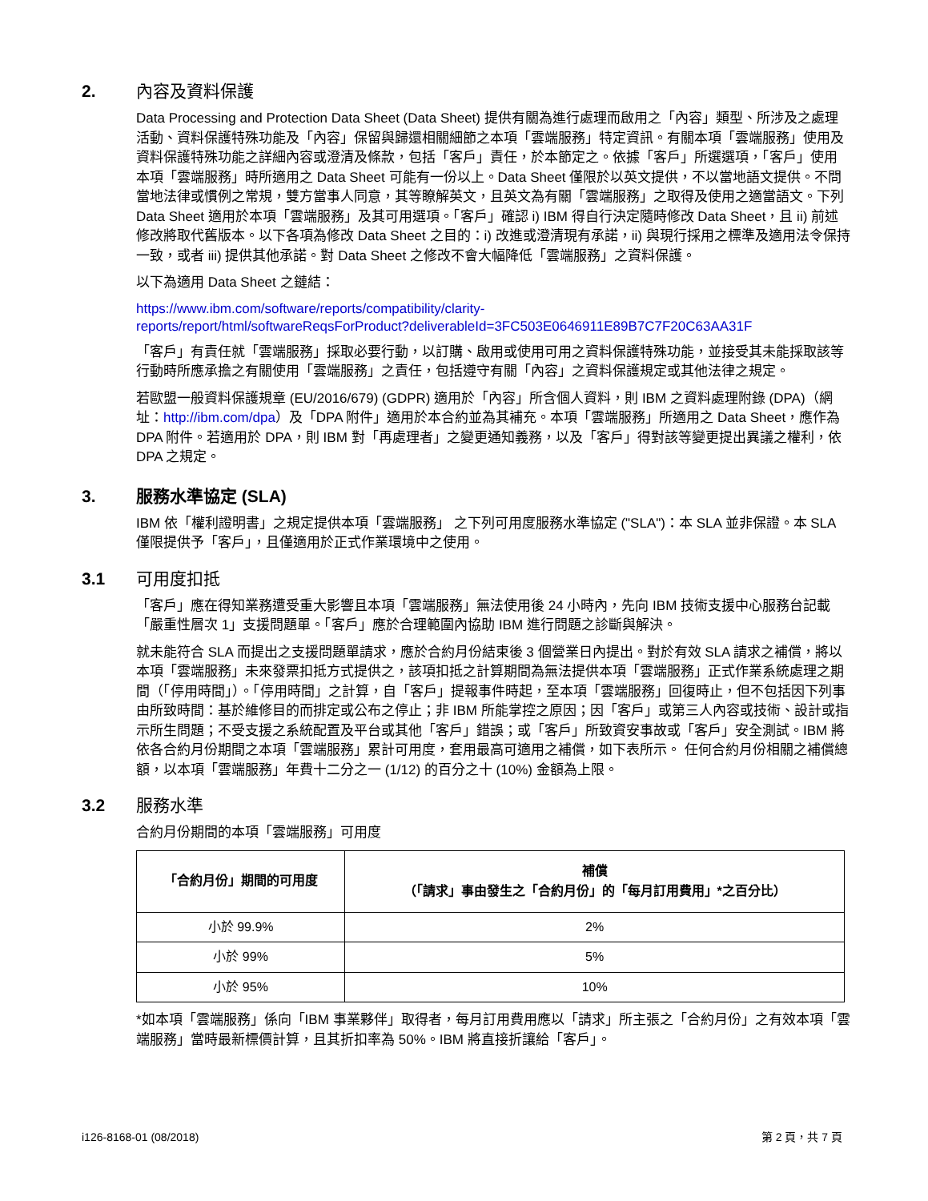2. 內容及資料保護
Data Processing and Protection Data Sheet (Data Sheet) 提供有關為進行處理而啟用之「內容」類型、所涉及之處理活動、資料保護特殊功能及「內容」保留與歸還相關細節之本項「雲端服務」特定資訊。有關本項「雲端服務」使用及資料保護特殊功能之詳細內容或澄清及條款，包括「客戶」責任，於本節定之。依據「客戶」所選選項，「客戶」使用本項「雲端服務」時所適用之 Data Sheet 可能有一份以上。Data Sheet 僅限於以英文提供，不以當地語文提供。不問當地法律或慣例之常規，雙方當事人同意，其等瞭解英文，且英文為有關「雲端服務」之取得及使用之適當語文。下列 Data Sheet 適用於本項「雲端服務」及其可用選項。「客戶」確認 i) IBM 得自行決定隨時修改 Data Sheet，且 ii) 前述修改將取代舊版本。以下各項為修改 Data Sheet 之目的：i) 改進或澄清現有承諾，ii) 與現行採用之標準及適用法令保持一致，或者 iii) 提供其他承諾。對 Data Sheet 之修改不會大幅降低「雲端服務」之資料保護。
以下為適用 Data Sheet 之鏈結：
https://www.ibm.com/software/reports/compatibility/clarity-
reports/report/html/softwareReqsForProduct?deliverableId=3FC503E0646911E89B7C7F20C63AA31F
「客戶」有責任就「雲端服務」採取必要行動，以訂購、啟用或使用可用之資料保護特殊功能，並接受其未能採取該等行動時所應承擔之有關使用「雲端服務」之責任，包括遵守有關「內容」之資料保護規定或其他法律之規定。
若歐盟一般資料保護規章 (EU/2016/679) (GDPR) 適用於「內容」所含個人資料，則 IBM 之資料處理附錄 (DPA)（網址：http://ibm.com/dpa）及「DPA 附件」適用於本合約並為其補充。本項「雲端服務」所適用之 Data Sheet，應作為 DPA 附件。若適用於 DPA，則 IBM 對「再處理者」之變更通知義務，以及「客戶」得對該等變更提出異議之權利，依 DPA 之規定。
3. 服務水準協定 (SLA)
IBM 依「權利證明書」之規定提供本項「雲端服務」 之下列可用度服務水準協定 ("SLA")：本 SLA 並非保證。本 SLA 僅限提供予「客戶」，且僅適用於正式作業環境中之使用。
3.1 可用度扣抵
「客戶」應在得知業務遭受重大影響且本項「雲端服務」無法使用後 24 小時內，先向 IBM 技術支援中心服務台記載「嚴重性層次 1」支援問題單。「客戶」應於合理範圍內協助 IBM 進行問題之診斷與解決。
就未能符合 SLA 而提出之支援問題單請求，應於合約月份結束後 3 個營業日內提出。對於有效 SLA 請求之補償，將以本項「雲端服務」未來發票扣抵方式提供之，該項扣抵之計算期間為無法提供本項「雲端服務」正式作業系統處理之期間（「停用時間」）。「停用時間」之計算，自「客戶」提報事件時起，至本項「雲端服務」回復時止，但不包括因下列事由所致時間：基於維修目的而排定或公布之停止；非 IBM 所能掌控之原因；因「客戶」或第三人內容或技術、設計或指示所生問題；不受支援之系統配置及平台或其他「客戶」錯誤；或「客戶」所致資安事故或「客戶」安全測試。IBM 將依各合約月份期間之本項「雲端服務」累計可用度，套用最高可適用之補償，如下表所示。 任何合約月份相關之補償總額，以本項「雲端服務」年費十二分之一 (1/12) 的百分之十 (10%) 金額為上限。
3.2 服務水準
合約月份期間的本項「雲端服務」可用度
| 「合約月份」期間的可用度 | 補償 （「請求」事由發生之「合約月份」的「每月訂用費用」*之百分比） |
| --- | --- |
| 小於 99.9% | 2% |
| 小於 99% | 5% |
| 小於 95% | 10% |
*如本項「雲端服務」係向「IBM 事業夥伴」取得者，每月訂用費用應以「請求」所主張之「合約月份」之有效本項「雲端服務」當時最新標價計算，且其折扣率為 50%。IBM 將直接折讓給「客戶」。
i126-8168-01 (08/2018) 第 2 頁，共 7 頁